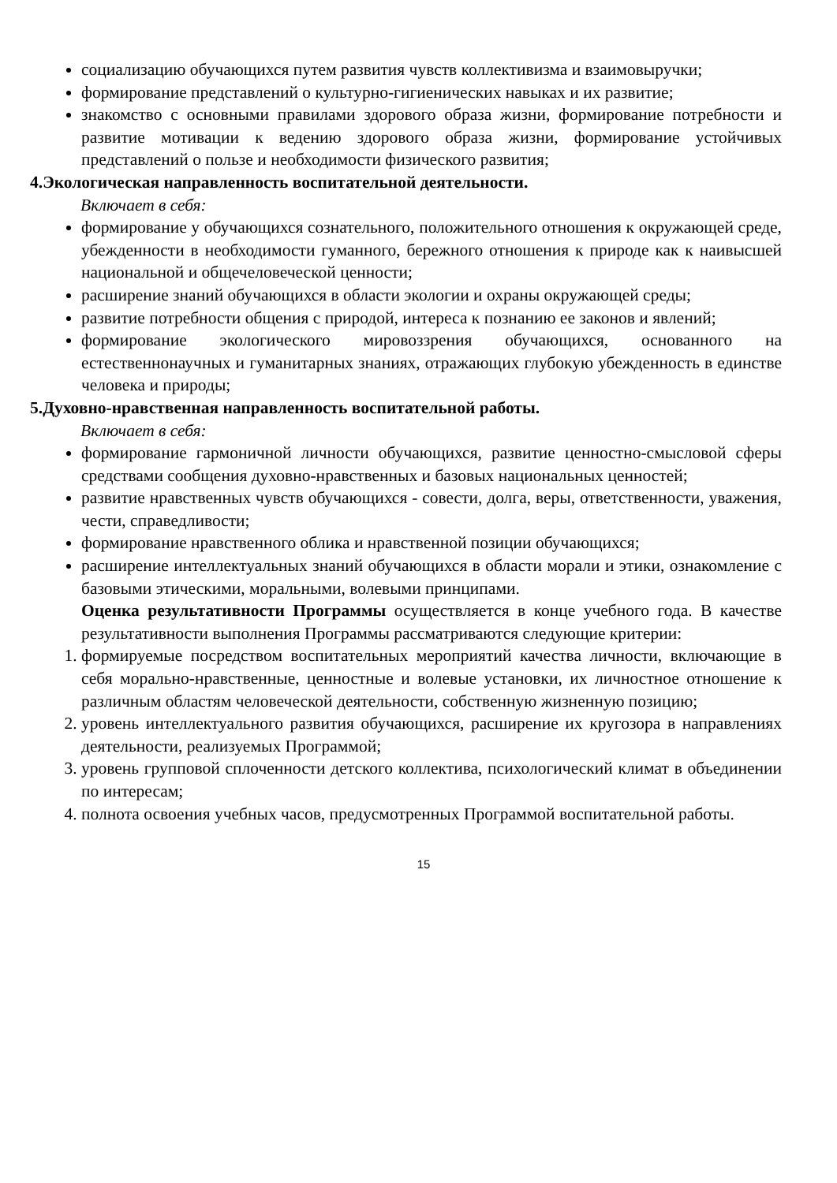социализацию обучающихся путем развития чувств коллективизма и взаимовыручки;
формирование представлений о культурно-гигиенических навыках и их развитие;
знакомство с основными правилами здорового образа жизни, формирование потребности и развитие мотивации к ведению здорового образа жизни, формирование устойчивых представлений о пользе и необходимости физического развития;
4.Экологическая направленность воспитательной деятельности.
Включает в себя:
формирование у обучающихся сознательного, положительного отношения к окружающей среде, убежденности в необходимости гуманного, бережного отношения к природе как к наивысшей национальной и общечеловеческой ценности;
расширение знаний обучающихся в области экологии и охраны окружающей среды;
развитие потребности общения с природой, интереса к познанию ее законов и явлений;
формирование экологического мировоззрения обучающихся, основанного на естественнонаучных и гуманитарных знаниях, отражающих глубокую убежденность в единстве человека и природы;
5.Духовно-нравственная направленность воспитательной работы.
Включает в себя:
формирование гармоничной личности обучающихся, развитие ценностно-смысловой сферы средствами сообщения духовно-нравственных и базовых национальных ценностей;
развитие нравственных чувств обучающихся - совести, долга, веры, ответственности, уважения, чести, справедливости;
формирование нравственного облика и нравственной позиции обучающихся;
расширение интеллектуальных знаний обучающихся в области морали и этики, ознакомление с базовыми этическими, моральными, волевыми принципами.
Оценка результативности Программы осуществляется в конце учебного года. В качестве результативности выполнения Программы рассматриваются следующие критерии:
1. формируемые посредством воспитательных мероприятий качества личности, включающие в себя морально-нравственные, ценностные и волевые установки, их личностное отношение к различным областям человеческой деятельности, собственную жизненную позицию;
2. уровень интеллектуального развития обучающихся, расширение их кругозора в направлениях деятельности, реализуемых Программой;
3. уровень групповой сплоченности детского коллектива, психологический климат в объединении по интересам;
4. полнота освоения учебных часов, предусмотренных Программой воспитательной работы.
15